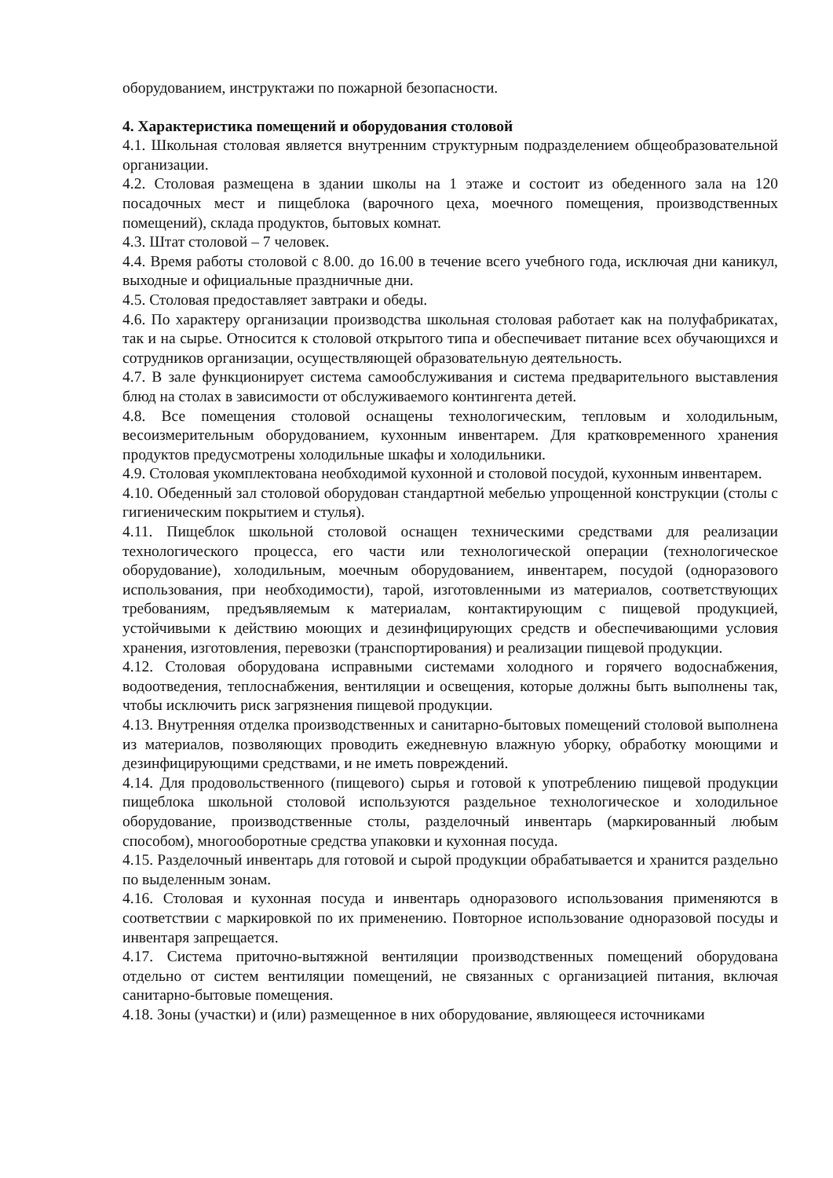оборудованием, инструктажи по пожарной безопасности.
4. Характеристика помещений и оборудования столовой
4.1. Школьная столовая является внутренним структурным подразделением общеобразовательной организации.
4.2. Столовая размещена в здании школы на 1 этаже и состоит из обеденного зала на 120 посадочных мест и пищеблока (варочного цеха, моечного помещения, производственных помещений), склада продуктов, бытовых комнат.
4.3. Штат столовой – 7 человек.
4.4. Время работы столовой с 8.00. до 16.00 в течение всего учебного года, исключая дни каникул, выходные и официальные праздничные дни.
4.5. Столовая предоставляет завтраки и обеды.
4.6. По характеру организации производства школьная столовая работает как на полуфабрикатах, так и на сырье. Относится к столовой открытого типа и обеспечивает питание всех обучающихся и сотрудников организации, осуществляющей образовательную деятельность.
4.7. В зале функционирует система самообслуживания и система предварительного выставления блюд на столах в зависимости от обслуживаемого контингента детей.
4.8. Все помещения столовой оснащены технологическим, тепловым и холодильным, весоизмерительным оборудованием, кухонным инвентарем. Для кратковременного хранения продуктов предусмотрены холодильные шкафы и холодильники.
4.9. Столовая укомплектована необходимой кухонной и столовой посудой, кухонным инвентарем.
4.10. Обеденный зал столовой оборудован стандартной мебелью упрощенной конструкции (столы с гигиеническим покрытием и стулья).
4.11. Пищеблок школьной столовой оснащен техническими средствами для реализации технологического процесса, его части или технологической операции (технологическое оборудование), холодильным, моечным оборудованием, инвентарем, посудой (одноразового использования, при необходимости), тарой, изготовленными из материалов, соответствующих требованиям, предъявляемым к материалам, контактирующим с пищевой продукцией, устойчивыми к действию моющих и дезинфицирующих средств и обеспечивающими условия хранения, изготовления, перевозки (транспортирования) и реализации пищевой продукции.
4.12. Столовая оборудована исправными системами холодного и горячего водоснабжения, водоотведения, теплоснабжения, вентиляции и освещения, которые должны быть выполнены так, чтобы исключить риск загрязнения пищевой продукции.
4.13. Внутренняя отделка производственных и санитарно-бытовых помещений столовой выполнена из материалов, позволяющих проводить ежедневную влажную уборку, обработку моющими и дезинфицирующими средствами, и не иметь повреждений.
4.14. Для продовольственного (пищевого) сырья и готовой к употреблению пищевой продукции пищеблока школьной столовой используются раздельное технологическое и холодильное оборудование, производственные столы, разделочный инвентарь (маркированный любым способом), многооборотные средства упаковки и кухонная посуда.
4.15. Разделочный инвентарь для готовой и сырой продукции обрабатывается и хранится раздельно по выделенным зонам.
4.16. Столовая и кухонная посуда и инвентарь одноразового использования применяются в соответствии с маркировкой по их применению. Повторное использование одноразовой посуды и инвентаря запрещается.
4.17. Система приточно-вытяжной вентиляции производственных помещений оборудована отдельно от систем вентиляции помещений, не связанных с организацией питания, включая санитарно-бытовые помещения.
4.18. Зоны (участки) и (или) размещенное в них оборудование, являющееся источниками